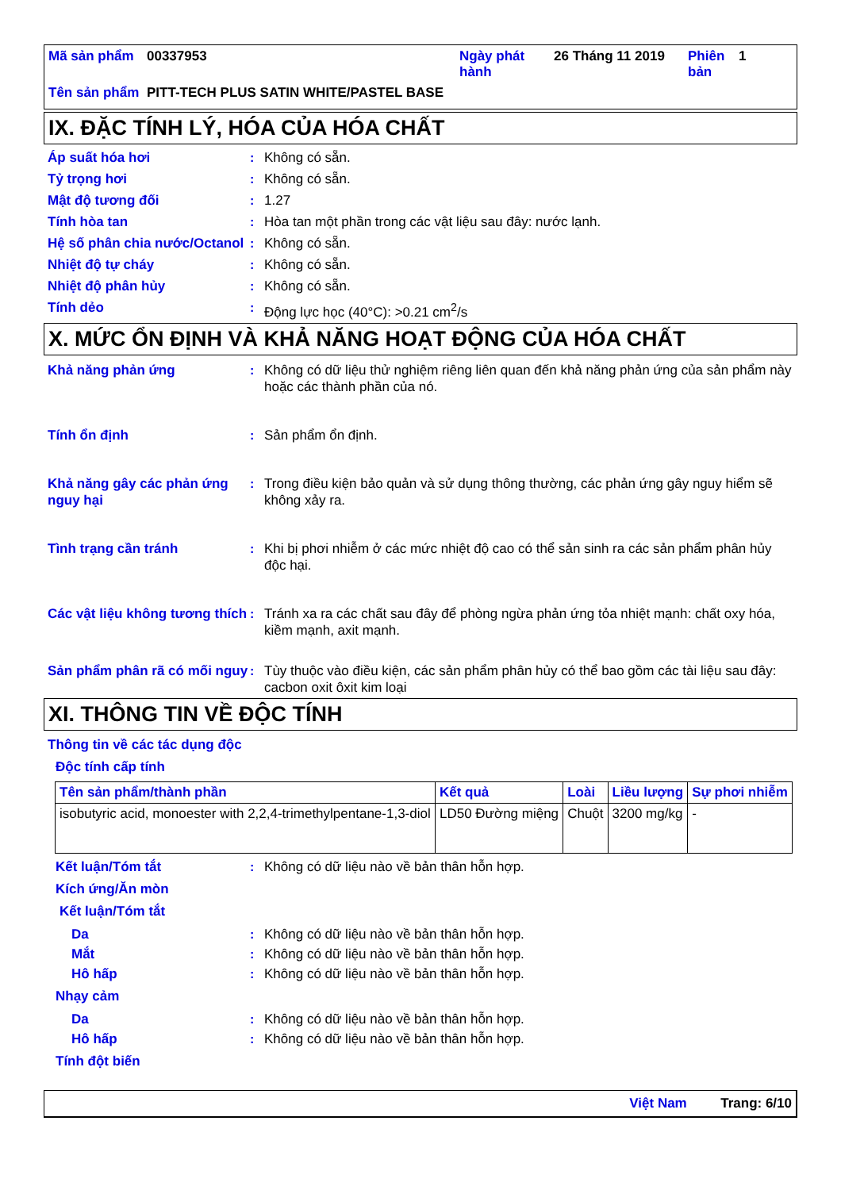| Mã sản phẩm | 00337953 | Ngày phát hành | 26 Tháng 11 2019 | Phiên bản | 1 |
| Tên sản phẩm | PITT-TECH PLUS SATIN WHITE/PASTEL BASE | | | | |
IX. ĐẶC TÍNH LÝ, HÓA CỦA HÓA CHẤT
Áp suất hóa hơi : Không có sẵn.
Tỷ trọng hơi : Không có sẵn.
Mật độ tương đối : 1.27
Tính hòa tan : Hòa tan một phần trong các vật liệu sau đây: nước lạnh.
Hệ số phân chia nước/Octanol
: Không có sẵn.
Nhiệt độ tự cháy : Không có sẵn.
Nhiệt độ phân hủy : Không có sẵn.
Tính dẻo : Động lực học (40°C): >0.21 cm<sup>2</sup>/s
X. MỨC ỔN ĐỊNH VÀ KHẢ NĂNG HOẠT ĐỘNG CỦA HÓA CHẤT
Khả năng phản ứng : Không có dữ liệu thử nghiệm riêng liên quan đến khả năng phản ứng của sản phẩm này hoặc các thành phần của nó.
Tính ổn định : Sản phẩm ổn định.
Khả năng gây các phản ứng nguy hại
: Trong điều kiện bảo quản và sử dụng thông thường, các phản ứng gây nguy hiểm sẽ không xảy ra.
Tình trạng cần tránh : Khi bị phơi nhiễm ở các mức nhiệt độ cao có thể sản sinh ra các sản phẩm phân hủy độc hại.
Các vật liệu không tương thích
: Tránh xa ra các chất sau đây để phòng ngừa phản ứng tỏa nhiệt mạnh: chất oxy hóa, kiềm mạnh, axit mạnh.
Sản phẩm phân rã có mối nguy
: Tùy thuộc vào điều kiện, các sản phẩm phân hủy có thể bao gồm các tài liệu sau đây: cacbon oxit ôxit kim loại
XI. THÔNG TIN VỀ ĐỘC TÍNH
Thông tin về các tác dụng độc
Độc tính cấp tính
| Tên sản phẩm/thành phần | Kết quả | Loài | Liều lượng | Sự phơi nhiễm |
| --- | --- | --- | --- | --- |
| isobutyric acid, monoester with 2,2,4-trimethylpentane-1,3-diol | LD50 Đường miệng | Chuột | 3200 mg/kg | - |
Kết luận/Tóm tắt : Không có dữ liệu nào về bản thân hỗn hợp.
Kích ứng/Ăn mòn
Kết luận/Tóm tắt
Da : Không có dữ liệu nào về bản thân hỗn hợp.
Mắt : Không có dữ liệu nào về bản thân hỗn hợp.
Hô hấp : Không có dữ liệu nào về bản thân hỗn hợp.
Nhạy cảm
Da : Không có dữ liệu nào về bản thân hỗn hợp.
Hô hấp : Không có dữ liệu nào về bản thân hỗn hợp.
Tính đột biến
Việt Nam Trang: 6/10